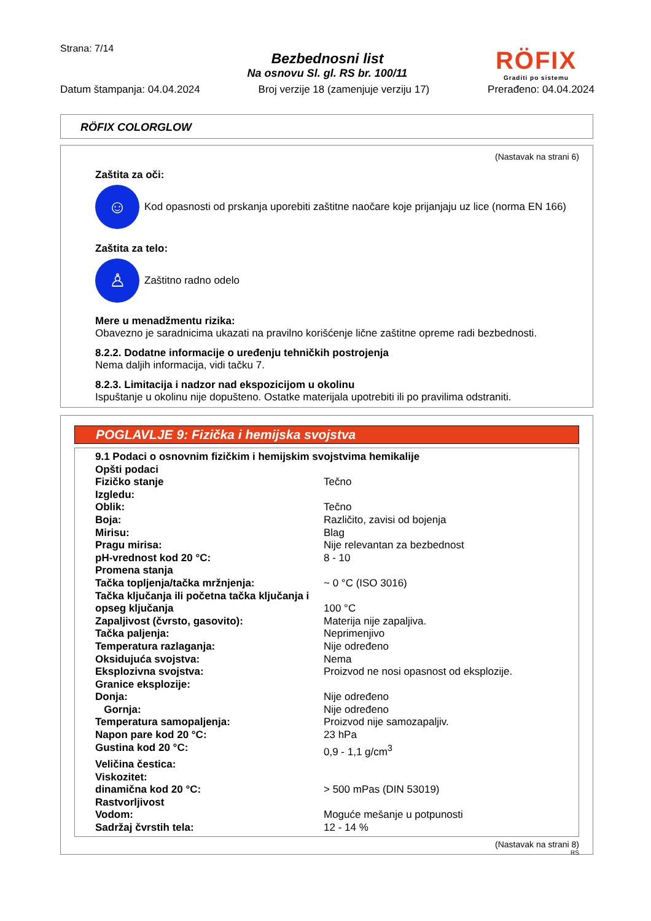Strana: 7/14
Bezbednosni list
Na osnovu Sl. gl. RS br. 100/11
RÖFIX
Graditi po sistemu
Datum štampanja: 04.04.2024 Broj verzije 18 (zamenjuje verziju 17) Prerađeno: 04.04.2024
RÖFIX COLORGLOW
(Nastavak na strani 6)
Zaštita za oči:
☺
Kod opasnosti od prskanja uporebiti zaštitne naočare koje prijanjaju uz lice (norma EN 166)
Zaštita za telo:
♙
Zaštitno radno odelo
Mere u menadžmentu rizika:
Obavezno je saradnicima ukazati na pravilno korišćenje lične zaštitne opreme radi bezbednosti.
8.2.2. Dodatne informacije o uređenju tehničkih postrojenja
Nema daljih informacija, vidi tačku 7.
8.2.3. Limitacija i nadzor nad ekspozicijom u okolinu
Ispuštanje u okolinu nije dopušteno. Ostatke materijala upotrebiti ili po pravilima odstraniti.
POGLAVLJE 9: Fizička i hemijska svojstva
| 9.1 Podaci o osnovnim fizičkim i hemijskim svojstvima hemikalije | |
| Opšti podaci | |
| Fizičko stanje | Tečno |
| Izgledu: | |
| Oblik: | Tečno |
| Boja: | Različito, zavisi od bojenja |
| Mirisu: | Blag |
| Pragu mirisa: | Nije relevantan za bezbednost |
| pH-vrednost kod 20 °C: | 8 - 10 |
| Promena stanja | |
| Tačka topljenja/tačka mržnjenja: | ~ 0 °C (ISO 3016) |
| Tačka ključanja ili početna tačka ključanja i opseg ključanja | 100 °C |
| Zapaljivost (čvrsto, gasovito): | Materija nije zapaljiva. |
| Tačka paljenja: | Neprimenjivo |
| Temperatura razlaganja: | Nije određeno |
| Oksidujuća svojstva: | Nema |
| Eksplozivna svojstva: | Proizvod ne nosi opasnost od eksplozije. |
| Granice eksplozije: | |
| Donja: | Nije određeno |
| Gornja: | Nije određeno |
| Temperatura samopaljenja: | Proizvod nije samozapaljiv. |
| Napon pare kod 20 °C: | 23 hPa |
| Gustina kod 20 °C: | 0,9 - 1,1 g/cm<sup>3</sup> |
| Veličina čestica: | |
| Viskozitet: | |
| dinamična kod 20 °C: | > 500 mPas (DIN 53019) |
| Rastvorljivost | |
| Vodom: | Moguće mešanje u potpunosti |
| Sadržaj čvrstih tela: | 12 - 14 % |
(Nastavak na strani 8)
RS